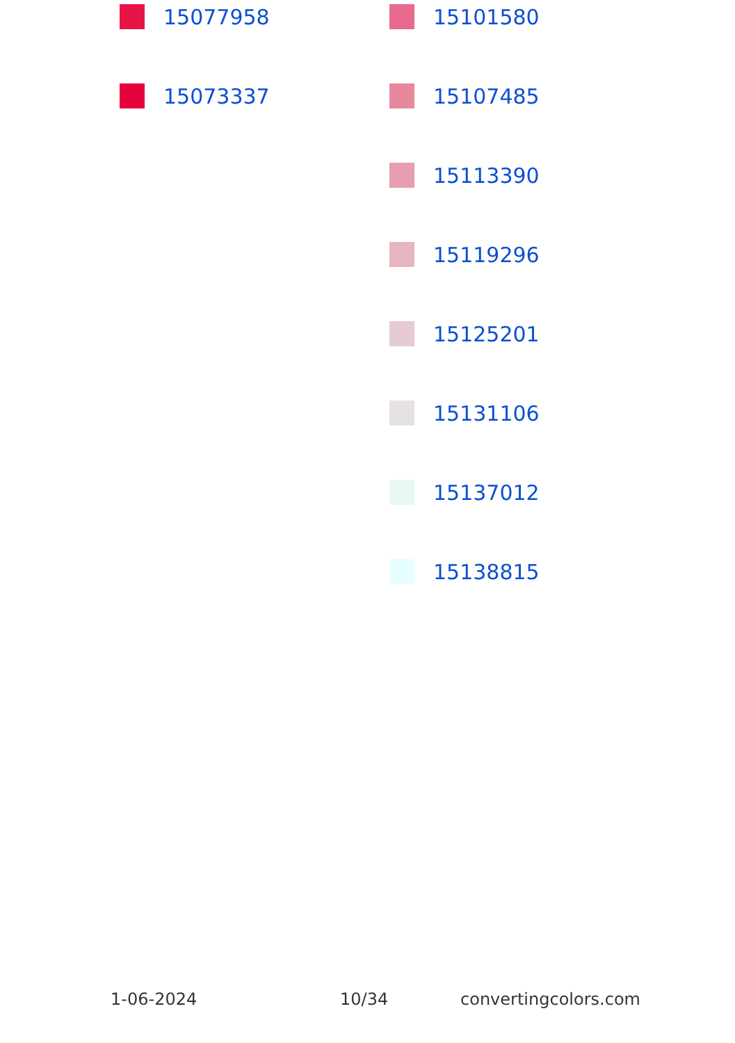15077958
15073337
15101580
15107485
15113390
15119296
15125201
15131106
15137012
15138815
1-06-2024 10/34 convertingcolors.com